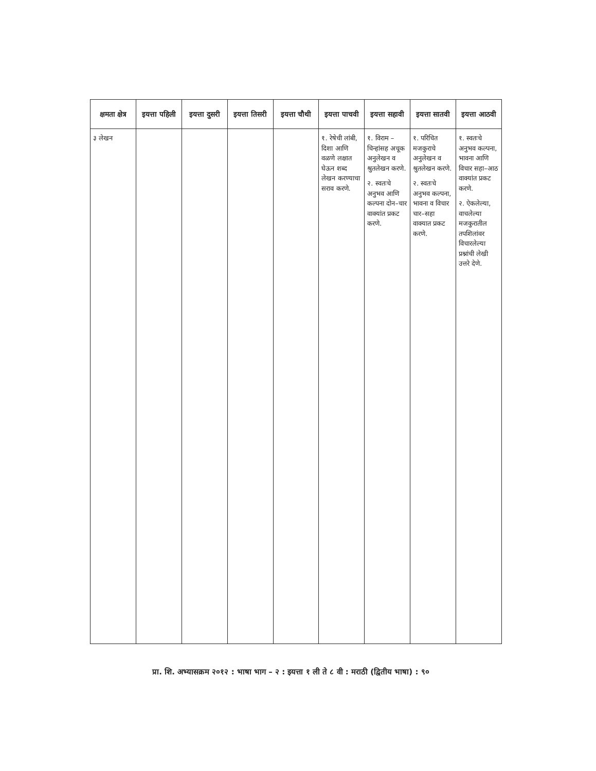| क्षमता क्षेत्र | इयत्ता पहिली | इयत्ता दुसरी | इयत्ता तिसरी | इयत्ता चौथी | इयत्ता पाचवी | इयत्ता सहावी | इयत्ता सातवी | इयत्ता आठवी |
| --- | --- | --- | --- | --- | --- | --- | --- | --- |
| ३ लेखन | | | | | १. रेषेची लांबी, दिशा आणि वळणे लक्षात घेऊन शब्द लेखन करण्याचा सराव करणे. | १. विराम – चिन्हांसह अचूक अनुलेखन व श्रुतलेखन करणे. २. स्वतःचे अनुभव आणि कल्पना दोन–चार वाक्यांत प्रकट करणे. | १. परिचित मजकुराचे अनुलेखन व श्रुतलेखन करणे. २. स्वतःचे अनुभव कल्पना, भावना व विचार चार–सहा वाक्यात प्रकट करणे. | १. स्वतःचे अनुभव कल्पना, भावना आणि विचार सहा–आठ वाक्यांत प्रकट करणे. २. ऐकलेल्या, वाचलेल्या मजकुरातील तपशिलांवर विचारलेल्या प्रश्नांची लेखी उत्तरे देणे. |
प्रा. शि. अभ्यासक्रम २०१२ : भाषा भाग – २ : इयत्ता १ ली ते ८ वी : मराठी (द्वितीय भाषा) : ९०